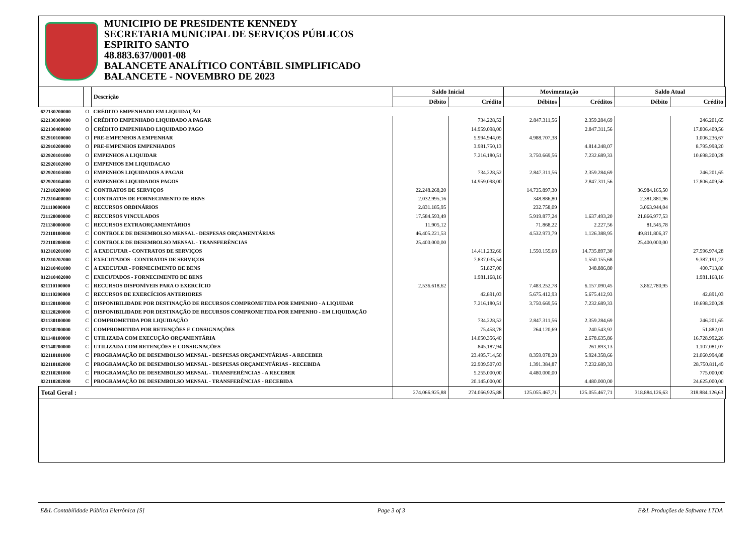MUNICIPIO DE PRESIDENTE KENNEDY
SECRETARIA MUNICIPAL DE SERVIÇOS PÚBLICOS
ESPIRITO SANTO
48.883.637/0001-08
BALANCETE ANALÍTICO CONTÁBIL SIMPLIFICADO
BALANCETE - NOVEMBRO DE 2023
| | | Descrição | Saldo Inicial | | Movimentação | | Saldo Atual | |
| --- | --- | --- | --- | --- | --- | --- | --- | --- |
| | | | Débito | Crédito | Débitos | Créditos | Débito | Crédito |
| 622130200000 | O | CRÉDITO EMPENHADO EM LIQUIDAÇÃO | | | | | | |
| 622130300000 | O | CRÉDITO EMPENHADO LIQUIDADO A PAGAR | | 734.228,52 | 2.847.311,56 | 2.359.284,69 | | 246.201,65 |
| 622130400000 | O | CRÉDITO EMPENHADO LIQUIDADO PAGO | | 14.959.098,00 | | 2.847.311,56 | | 17.806.409,56 |
| 622910100000 | O | PRE-EMPENHOS A EMPENHAR | | 5.994.944,05 | 4.988.707,38 | | | 1.006.236,67 |
| 622910200000 | O | PRE-EMPENHOS EMPENHADOS | | 3.981.750,13 | | 4.814.248,07 | | 8.795.998,20 |
| 622920101000 | O | EMPENHOS A LIQUIDAR | | 7.216.180,51 | 3.750.669,56 | 7.232.689,33 | | 10.698.200,28 |
| 622920102000 | O | EMPENHOS EM LIQUIDACAO | | | | | | |
| 622920103000 | O | EMPENHOS LIQUIDADOS A PAGAR | | 734.228,52 | 2.847.311,56 | 2.359.284,69 | | 246.201,65 |
| 622920104000 | O | EMPENHOS LIQUIDADOS PAGOS | | 14.959.098,00 | | 2.847.311,56 | | 17.806.409,56 |
| 712310200000 | C | CONTRATOS DE SERVIÇOS | 22.248.268,20 | | 14.735.897,30 | | 36.984.165,50 | |
| 712310400000 | C | CONTRATOS DE FORNECIMENTO DE BENS | 2.032.995,16 | | 348.886,80 | | 2.381.881,96 | |
| 721110000000 | C | RECURSOS ORDINÁRIOS | 2.831.185,95 | | 232.758,09 | | 3.063.944,04 | |
| 721120000000 | C | RECURSOS VINCULADOS | 17.584.593,49 | | 5.919.877,24 | 1.637.493,20 | 21.866.977,53 | |
| 721130000000 | C | RECURSOS EXTRAORÇAMENTÁRIOS | 11.905,12 | | 71.868,22 | 2.227,56 | 81.545,78 | |
| 722110100000 | C | CONTROLE DE DESEMBOLSO MENSAL - DESPESAS ORÇAMENTÁRIAS | 46.405.221,53 | | 4.532.973,79 | 1.126.388,95 | 49.811.806,37 | |
| 722110200000 | C | CONTROLE DE DESEMBOLSO MENSAL - TRANSFERÊNCIAS | 25.400.000,00 | | | | 25.400.000,00 | |
| 812310201000 | C | A EXECUTAR - CONTRATOS DE SERVIÇOS | | 14.411.232,66 | 1.550.155,68 | 14.735.897,30 | | 27.596.974,28 |
| 812310202000 | C | EXECUTADOS - CONTRATOS DE SERVIÇOS | | 7.837.035,54 | | 1.550.155,68 | | 9.387.191,22 |
| 812310401000 | C | A EXECUTAR - FORNECIMENTO DE BENS | | 51.827,00 | | 348.886,80 | | 400.713,80 |
| 812310402000 | C | EXECUTADOS - FORNECIMENTO DE BENS | | 1.981.168,16 | | | | 1.981.168,16 |
| 821110100000 | C | RECURSOS DISPONÍVEIS PARA O EXERCÍCIO | 2.536.618,62 | | 7.483.252,78 | 6.157.090,45 | 3.862.780,95 | |
| 821110200000 | C | RECURSOS DE EXERCÍCIOS ANTERIORES | | 42.891,03 | 5.675.412,93 | 5.675.412,93 | | 42.891,03 |
| 821120100000 | C | DISPONIBILIDADE POR DESTINAÇÃO DE RECURSOS COMPROMETIDA POR EMPENHO - A LIQUIDAR | | 7.216.180,51 | 3.750.669,56 | 7.232.689,33 | | 10.698.200,28 |
| 821120200000 | C | DISPONIBILIDADE POR DESTINAÇÃO DE RECURSOS COMPROMETIDA POR EMPENHO - EM LIQUIDAÇÃO | | | | | | |
| 821130100000 | C | COMPROMETIDA POR LIQUIDAÇÃO | | 734.228,52 | 2.847.311,56 | 2.359.284,69 | | 246.201,65 |
| 821130200000 | C | COMPROMETIDA POR RETENÇÕES E CONSIGNAÇÕES | | 75.458,78 | 264.120,69 | 240.543,92 | | 51.882,01 |
| 821140100000 | C | UTILIZADA COM EXECUÇÃO ORÇAMENTÁRIA | | 14.050.356,40 | | 2.678.635,86 | | 16.728.992,26 |
| 821140200000 | C | UTILIZADA COM RETENÇÕES E CONSIGNAÇÕES | | 845.187,94 | | 261.893,13 | | 1.107.081,07 |
| 822110101000 | C | PROGRAMAÇÃO DE DESEMBOLSO MENSAL - DESPESAS ORÇAMENTÁRIAS - A RECEBER | | 23.495.714,50 | 8.359.078,28 | 5.924.358,66 | | 21.060.994,88 |
| 822110102000 | C | PROGRAMAÇÃO DE DESEMBOLSO MENSAL - DESPESAS ORÇAMENTÁRIAS - RECEBIDA | | 22.909.507,03 | 1.391.384,87 | 7.232.689,33 | | 28.750.811,49 |
| 822110201000 | C | PROGRAMAÇÃO DE DESEMBOLSO MENSAL - TRANSFERÊNCIAS - A RECEBER | | 5.255.000,00 | 4.480.000,00 | | | 775.000,00 |
| 822110202000 | C | PROGRAMAÇÃO DE DESEMBOLSO MENSAL - TRANSFERÊNCIAS - RECEBIDA | | 20.145.000,00 | | 4.480.000,00 | | 24.625.000,00 |
| Total Geral : | | | 274.066.925,88 | 274.066.925,88 | 125.055.467,71 | 125.055.467,71 | 318.884.126,63 | 318.884.126,63 |
E&L Contabilidade Pública Eletrônica [S] Page 3 of 3 E&L Produções de Software LTDA